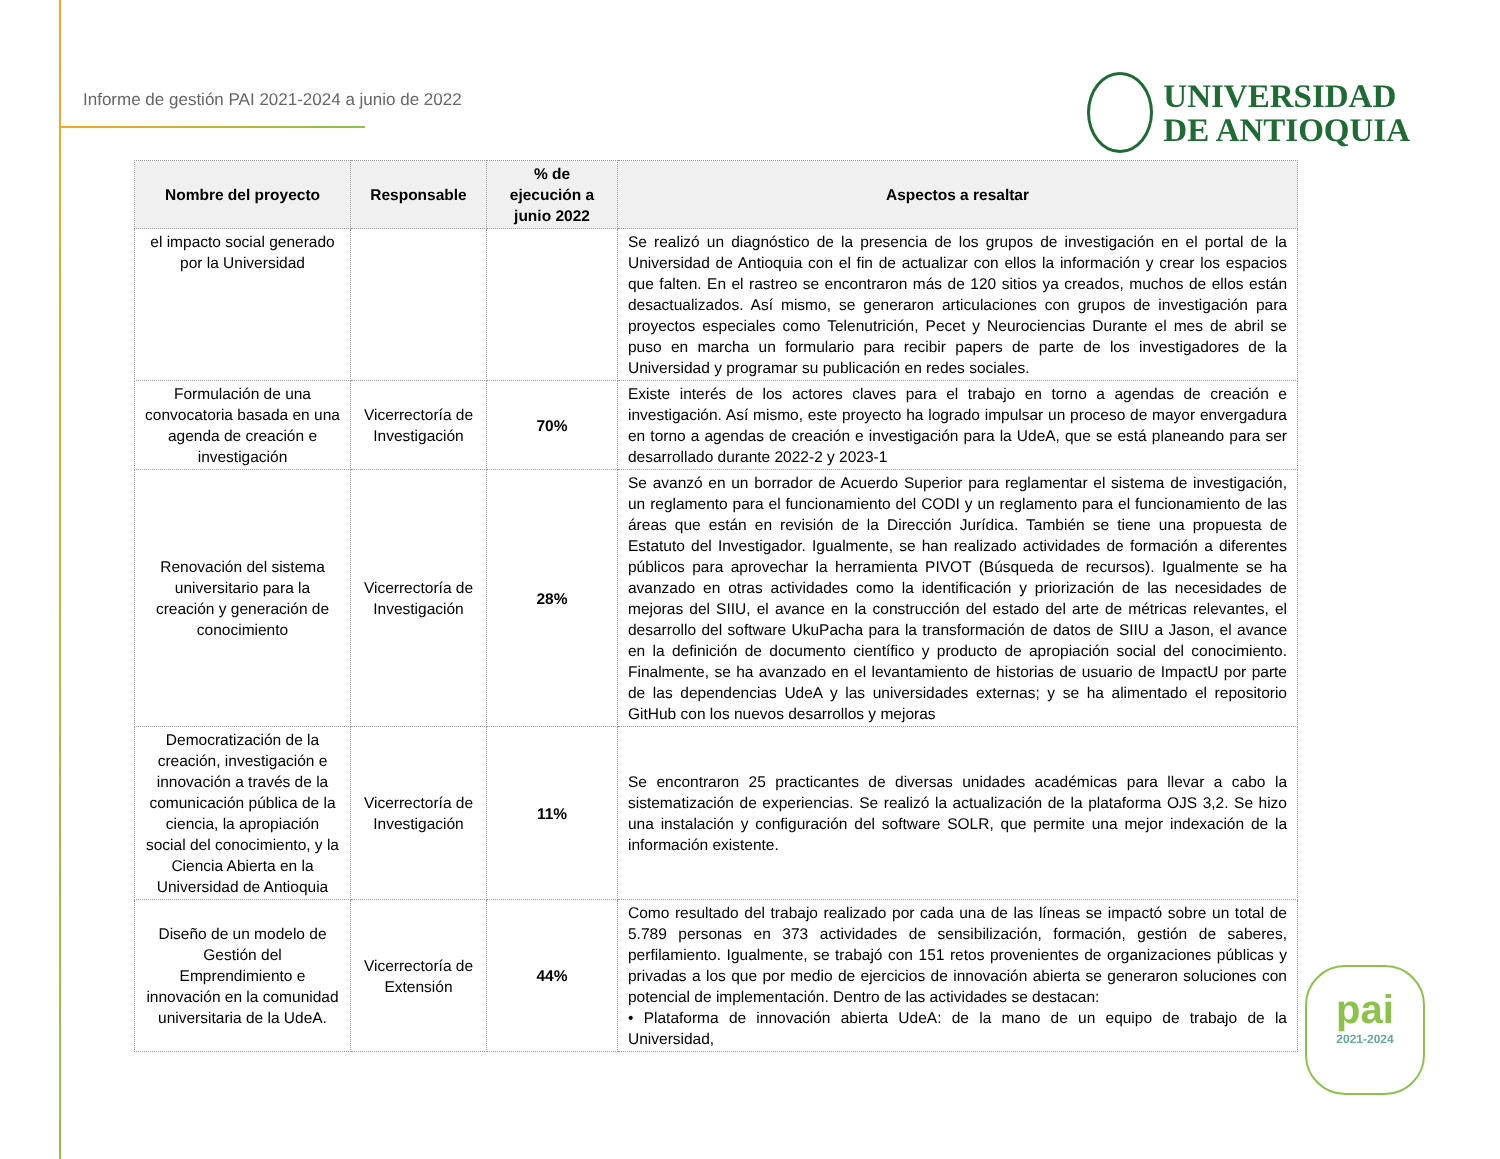Informe de gestión PAI 2021-2024 a junio de 2022
UNIVERSIDAD
DE ANTIOQUIA
| Nombre del proyecto | Responsable | % de ejecución a junio 2022 | Aspectos a resaltar |
| --- | --- | --- | --- |
| el impacto social generado por la Universidad | | | Se realizó un diagnóstico de la presencia de los grupos de investigación en el portal de la Universidad de Antioquia con el fin de actualizar con ellos la información y crear los espacios que falten. En el rastreo se encontraron más de 120 sitios ya creados, muchos de ellos están desactualizados. Así mismo, se generaron articulaciones con grupos de investigación para proyectos especiales como Telenutrición, Pecet y Neurociencias Durante el mes de abril se puso en marcha un formulario para recibir papers de parte de los investigadores de la Universidad y programar su publicación en redes sociales. |
| Formulación de una convocatoria basada en una agenda de creación e investigación | Vicerrectoría de Investigación | 70% | Existe interés de los actores claves para el trabajo en torno a agendas de creación e investigación. Así mismo, este proyecto ha logrado impulsar un proceso de mayor envergadura en torno a agendas de creación e investigación para la UdeA, que se está planeando para ser desarrollado durante 2022-2 y 2023-1 |
| Renovación del sistema universitario para la creación y generación de conocimiento | Vicerrectoría de Investigación | 28% | Se avanzó en un borrador de Acuerdo Superior para reglamentar el sistema de investigación, un reglamento para el funcionamiento del CODI y un reglamento para el funcionamiento de las áreas que están en revisión de la Dirección Jurídica. También se tiene una propuesta de Estatuto del Investigador. Igualmente, se han realizado actividades de formación a diferentes públicos para aprovechar la herramienta PIVOT (Búsqueda de recursos). Igualmente se ha avanzado en otras actividades como la identificación y priorización de las necesidades de mejoras del SIIU, el avance en la construcción del estado del arte de métricas relevantes, el desarrollo del software UkuPacha para la transformación de datos de SIIU a Jason, el avance en la definición de documento científico y producto de apropiación social del conocimiento. Finalmente, se ha avanzado en el levantamiento de historias de usuario de ImpactU por parte de las dependencias UdeA y las universidades externas; y se ha alimentado el repositorio GitHub con los nuevos desarrollos y mejoras |
| Democratización de la creación, investigación e innovación a través de la comunicación pública de la ciencia, la apropiación social del conocimiento, y la Ciencia Abierta en la Universidad de Antioquia | Vicerrectoría de Investigación | 11% | Se encontraron 25 practicantes de diversas unidades académicas para llevar a cabo la sistematización de experiencias. Se realizó la actualización de la plataforma OJS 3,2. Se hizo una instalación y configuración del software SOLR, que permite una mejor indexación de la información existente. |
| Diseño de un modelo de Gestión del Emprendimiento e innovación en la comunidad universitaria de la UdeA. | Vicerrectoría de Extensión | 44% | Como resultado del trabajo realizado por cada una de las líneas se impactó sobre un total de 5.789 personas en 373 actividades de sensibilización, formación, gestión de saberes, perfilamiento. Igualmente, se trabajó con 151 retos provenientes de organizaciones públicas y privadas a los que por medio de ejercicios de innovación abierta se generaron soluciones con potencial de implementación. Dentro de las actividades se destacan: • Plataforma de innovación abierta UdeA: de la mano de un equipo de trabajo de la Universidad, |
pai
2021-2024